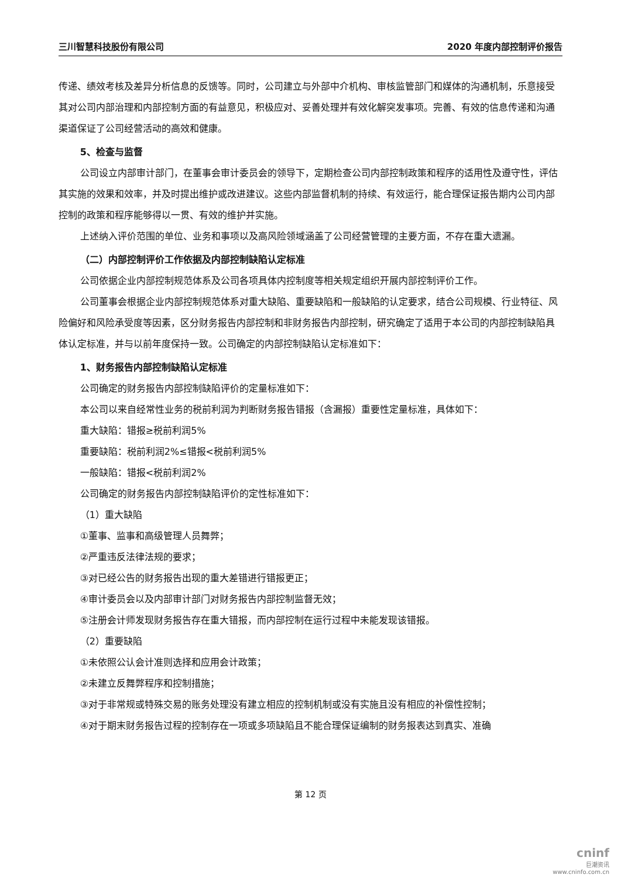三川智慧科技股份有限公司 2020 年度内部控制评价报告
传递、绩效考核及差异分析信息的反馈等。同时，公司建立与外部中介机构、审核监管部门和媒体的沟通机制，乐意接受其对公司内部治理和内部控制方面的有益意见，积极应对、妥善处理并有效化解突发事项。完善、有效的信息传递和沟通渠道保证了公司经营活动的高效和健康。
5、检查与监督
公司设立内部审计部门，在董事会审计委员会的领导下，定期检查公司内部控制政策和程序的适用性及遵守性，评估其实施的效果和效率，并及时提出维护或改进建议。这些内部监督机制的持续、有效运行，能合理保证报告期内公司内部控制的政策和程序能够得以一贯、有效的维护并实施。
上述纳入评价范围的单位、业务和事项以及高风险领域涵盖了公司经营管理的主要方面，不存在重大遗漏。
（二）内部控制评价工作依据及内部控制缺陷认定标准
公司依据企业内部控制规范体系及公司各项具体内控制度等相关规定组织开展内部控制评价工作。
公司董事会根据企业内部控制规范体系对重大缺陷、重要缺陷和一般缺陷的认定要求，结合公司规模、行业特征、风险偏好和风险承受度等因素，区分财务报告内部控制和非财务报告内部控制，研究确定了适用于本公司的内部控制缺陷具体认定标准，并与以前年度保持一致。公司确定的内部控制缺陷认定标准如下：
1、财务报告内部控制缺陷认定标准
公司确定的财务报告内部控制缺陷评价的定量标准如下：
本公司以来自经常性业务的税前利润为判断财务报告错报（含漏报）重要性定量标准，具体如下：
重大缺陷：错报≥税前利润5%
重要缺陷：税前利润2%≤错报<税前利润5%
一般缺陷：错报<税前利润2%
公司确定的财务报告内部控制缺陷评价的定性标准如下：
（1）重大缺陷
①董事、监事和高级管理人员舞弊；
②严重违反法律法规的要求；
③对已经公告的财务报告出现的重大差错进行错报更正；
④审计委员会以及内部审计部门对财务报告内部控制监督无效；
⑤注册会计师发现财务报告存在重大错报，而内部控制在运行过程中未能发现该错报。
（2）重要缺陷
①未依照公认会计准则选择和应用会计政策；
②未建立反舞弊程序和控制措施；
③对于非常规或特殊交易的账务处理没有建立相应的控制机制或没有实施且没有相应的补偿性控制；
④对于期末财务报告过程的控制存在一项或多项缺陷且不能合理保证编制的财务报表达到真实、准确
第 12 页
cninf
巨潮资讯
www.cninfo.com.cn